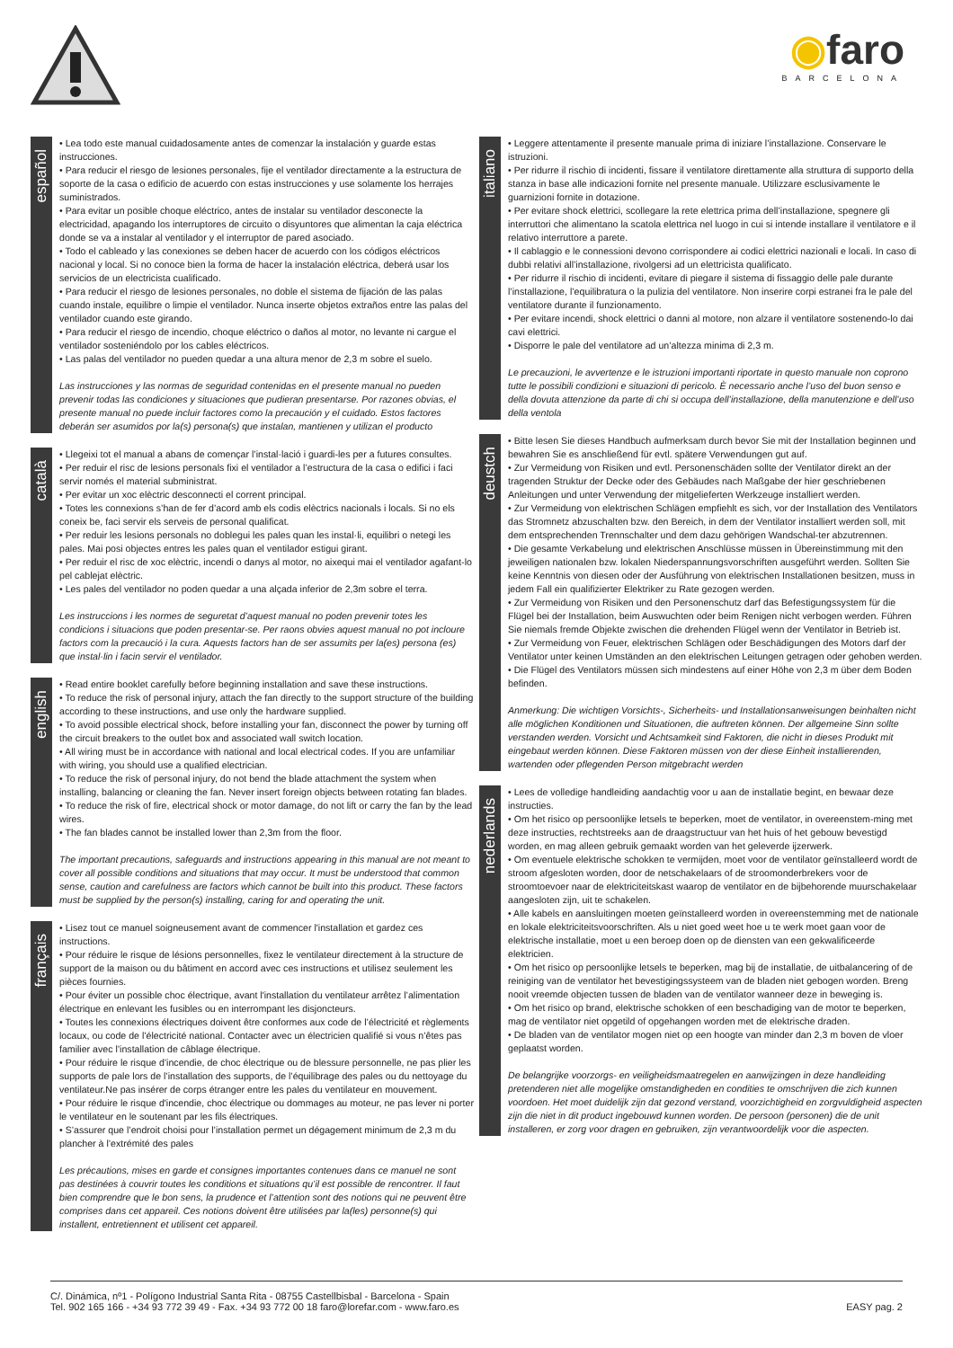◉faro
BARCELONA
español
• Lea todo este manual cuidadosamente antes de comenzar la instalación y guarde estas instrucciones.
• Para reducir el riesgo de lesiones personales, fije el ventilador directamente a la estructura de soporte de la casa o edificio de acuerdo con estas instrucciones y use solamente los herrajes suministrados.
• Para evitar un posible choque eléctrico, antes de instalar su ventilador desconecte la electricidad, apagando los interruptores de circuito o disyuntores que alimentan la caja eléctrica donde se va a instalar al ventilador y el interruptor de pared asociado.
• Todo el cableado y las conexiones se deben hacer de acuerdo con los códigos eléctricos nacional y local. Si no conoce bien la forma de hacer la instalación eléctrica, deberá usar los servicios de un electricista cualificado.
• Para reducir el riesgo de lesiones personales, no doble el sistema de fijación de las palas cuando instale, equilibre o limpie el ventilador. Nunca inserte objetos extraños entre las palas del ventilador cuando este girando.
• Para reducir el riesgo de incendio, choque eléctrico o daños al motor, no levante ni cargue el ventilador sosteniéndolo por los cables eléctricos.
• Las palas del ventilador no pueden quedar a una altura menor de 2,3 m sobre el suelo.
Las instrucciones y las normas de seguridad contenidas en el presente manual no pueden prevenir todas las condiciones y situaciones que pudieran presentarse. Por razones obvias, el presente manual no puede incluir factores como la precaución y el cuidado. Estos factores deberán ser asumidos por la(s) persona(s) que instalan, mantienen y utilizan el producto
català
• Llegeixi tot el manual a abans de començar l’instal·lació i guardi-les per a futures consultes.
• Per reduir el risc de lesions personals fixi el ventilador a l’estructura de la casa o edifici i faci servir només el material subministrat.
• Per evitar un xoc elèctric desconnecti el corrent principal.
• Totes les connexions s’han de fer d’acord amb els codis elèctrics nacionals i locals. Si no els coneix be, faci servir els serveis de personal qualificat.
• Per reduir les lesions personals no doblegui les pales quan les instal·li, equilibri o netegi les pales. Mai posi objectes entres les pales quan el ventilador estigui girant.
• Per reduir el risc de xoc elèctric, incendi o danys al motor, no aixequi mai el ventilador agafant-lo pel cablejat elèctric.
• Les pales del ventilador no poden quedar a una alçada inferior de 2,3m sobre el terra.
Les instruccions i les normes de seguretat d’aquest manual no poden prevenir totes les condicions i situacions que poden presentar-se. Per raons obvies aquest manual no pot incloure factors com la precaució i la cura. Aquests factors han de ser assumits per la(es) persona (es) que instal·lin i facin servir el ventilador.
english
• Read entire booklet carefully before beginning installation and save these instructions.
• To reduce the risk of personal injury, attach the fan directly to the support structure of the building according to these instructions, and use only the hardware supplied.
• To avoid possible electrical shock, before installing your fan, disconnect the power by turning off the circuit breakers to the outlet box and associated wall switch location.
• All wiring must be in accordance with national and local electrical codes. If you are unfamiliar with wiring, you should use a qualified electrician.
• To reduce the risk of personal injury, do not bend the blade attachment the system when installing, balancing or cleaning the fan. Never insert foreign objects between rotating fan blades.
• To reduce the risk of fire, electrical shock or motor damage, do not lift or carry the fan by the lead wires.
• The fan blades cannot be installed lower than 2,3m from the floor.
The important precautions, safeguards and instructions appearing in this manual are not meant to cover all possible conditions and situations that may occur. It must be understood that common sense, caution and carefulness are factors which cannot be built into this product. These factors must be supplied by the person(s) installing, caring for and operating the unit.
français
• Lisez tout ce manuel soigneusement avant de commencer l'installation et gardez ces instructions.
• Pour réduire le risque de lésions personnelles, fixez le ventilateur directement à la structure de support de la maison ou du bâtiment en accord avec ces instructions et utilisez seulement les pièces fournies.
• Pour éviter un possible choc électrique, avant l'installation du ventilateur arrêtez l’alimentation électrique en enlevant les fusibles ou en interrompant les disjoncteurs.
• Toutes les connexions électriques doivent être conformes aux code de l’électricité et règlements locaux, ou code de l’électricité national. Contacter avec un électricien qualifié si vous n’êtes pas familier avec l’installation de câblage électrique.
• Pour réduire le risque d’incendie, de choc électrique ou de blessure personnelle, ne pas plier les supports de pale lors de l’installation des supports, de l’équilibrage des pales ou du nettoyage du ventilateur.Ne pas insérer de corps étranger entre les pales du ventilateur en mouvement.
• Pour réduire le risque d'incendie, choc électrique ou dommages au moteur, ne pas lever ni porter le ventilateur en le soutenant par les fils électriques.
• S’assurer que l’endroit choisi pour l’installation permet un dégagement minimum de 2,3 m du plancher à l’extrémité des pales
Les précautions, mises en garde et consignes importantes contenues dans ce manuel ne sont pas destinées à couvrir toutes les conditions et situations qu’il est possible de rencontrer. Il faut bien comprendre que le bon sens, la prudence et l’attention sont des notions qui ne peuvent être comprises dans cet appareil. Ces notions doivent être utilisées par la(les) personne(s) qui installent, entretiennent et utilisent cet appareil.
italiano
• Leggere attentamente il presente manuale prima di iniziare l’installazione. Conservare le istruzioni.
• Per ridurre il rischio di incidenti, fissare il ventilatore direttamente alla struttura di supporto della stanza in base alle indicazioni fornite nel presente manuale. Utilizzare esclusivamente le guarnizioni fornite in dotazione.
• Per evitare shock elettrici, scollegare la rete elettrica prima dell’installazione, spegnere gli interruttori che alimentano la scatola elettrica nel luogo in cui si intende installare il ventilatore e il relativo interruttore a parete.
• Il cablaggio e le connessioni devono corrispondere ai codici elettrici nazionali e locali. In caso di dubbi relativi all’installazione, rivolgersi ad un elettricista qualificato.
• Per ridurre il rischio di incidenti, evitare di piegare il sistema di fissaggio delle pale durante l’installazione, l’equilibratura o la pulizia del ventilatore. Non inserire corpi estranei fra le pale del ventilatore durante il funzionamento.
• Per evitare incendi, shock elettrici o danni al motore, non alzare il ventilatore sostenendo-lo dai cavi elettrici.
• Disporre le pale del ventilatore ad un’altezza minima di 2,3 m.
Le precauzioni, le avvertenze e le istruzioni importanti riportate in questo manuale non coprono tutte le possibili condizioni e situazioni di pericolo. È necessario anche l’uso del buon senso e della dovuta attenzione da parte di chi si occupa dell’installazione, della manutenzione e dell’uso della ventola
deustch
• Bitte lesen Sie dieses Handbuch aufmerksam durch bevor Sie mit der Installation beginnen und bewahren Sie es anschließend für evtl. spätere Verwendungen gut auf.
• Zur Vermeidung von Risiken und evtl. Personenschäden sollte der Ventilator direkt an der tragenden Struktur der Decke oder des Gebäudes nach Maßgabe der hier geschriebenen Anleitungen und unter Verwendung der mitgelieferten Werkzeuge installiert werden.
• Zur Vermeidung von elektrischen Schlägen empfiehlt es sich, vor der Installation des Ventilators das Stromnetz abzuschalten bzw. den Bereich, in dem der Ventilator installiert werden soll, mit dem entsprechenden Trennschalter und dem dazu gehörigen Wandschal-ter abzutrennen.
• Die gesamte Verkabelung und elektrischen Anschlüsse müssen in Übereinstimmung mit den jeweiligen nationalen bzw. lokalen Niederspannungsvorschriften ausgeführt werden. Sollten Sie keine Kenntnis von diesen oder der Ausführung von elektrischen Installationen besitzen, muss in jedem Fall ein qualifizierter Elektriker zu Rate gezogen werden.
• Zur Vermeidung von Risiken und den Personenschutz darf das Befestigungssystem für die Flügel bei der Installation, beim Auswuchten oder beim Renigen nicht verbogen werden. Führen Sie niemals fremde Objekte zwischen die drehenden Flügel wenn der Ventilator in Betrieb ist.
• Zur Vermeidung von Feuer, elektrischen Schlägen oder Beschädigungen des Motors darf der Ventilator unter keinen Umständen an den elektrischen Leitungen getragen oder gehoben werden.
• Die Flügel des Ventilators müssen sich mindestens auf einer Höhe von 2,3 m über dem Boden befinden.
Anmerkung: Die wichtigen Vorsichts-, Sicherheits- und Installationsanweisungen beinhalten nicht alle möglichen Konditionen und Situationen, die auftreten können. Der allgemeine Sinn sollte verstanden werden. Vorsicht und Achtsamkeit sind Faktoren, die nicht in dieses Produkt mit eingebaut werden können. Diese Faktoren müssen von der diese Einheit installierenden, wartenden oder pflegenden Person mitgebracht werden
nederlands
• Lees de volledige handleiding aandachtig voor u aan de installatie begint, en bewaar deze instructies.
• Om het risico op persoonlijke letsels te beperken, moet de ventilator, in overeenstem-ming met deze instructies, rechtstreeks aan de draagstructuur van het huis of het gebouw bevestigd worden, en mag alleen gebruik gemaakt worden van het geleverde ijzerwerk.
• Om eventuele elektrische schokken te vermijden, moet voor de ventilator geïnstalleerd wordt de stroom afgesloten worden, door de netschakelaars of de stroomonderbrekers voor de stroomtoevoer naar de elektriciteitskast waarop de ventilator en de bijbehorende muurschakelaar aangesloten zijn, uit te schakelen.
• Alle kabels en aansluitingen moeten geïnstalleerd worden in overeenstemming met de nationale en lokale elektriciteitsvoorschriften. Als u niet goed weet hoe u te werk moet gaan voor de elektrische installatie, moet u een beroep doen op de diensten van een gekwalificeerde elektricien.
• Om het risico op persoonlijke letsels te beperken, mag bij de installatie, de uitbalancering of de reiniging van de ventilator het bevestigingssysteem van de bladen niet gebogen worden. Breng nooit vreemde objecten tussen de bladen van de ventilator wanneer deze in beweging is.
• Om het risico op brand, elektrische schokken of een beschadiging van de motor te beperken, mag de ventilator niet opgetild of opgehangen worden met de elektrische draden.
• De bladen van de ventilator mogen niet op een hoogte van minder dan 2,3 m boven de vloer geplaatst worden.
De belangrijke voorzorgs- en veiligheidsmaatregelen en aanwijzingen in deze handleiding pretenderen niet alle mogelijke omstandigheden en condities te omschrijven die zich kunnen voordoen. Het moet duidelijk zijn dat gezond verstand, voorzichtigheid en zorgvuldigheid aspecten zijn die niet in dit product ingebouwd kunnen worden. De persoon (personen) die de unit installeren, er zorg voor dragen en gebruiken, zijn verantwoordelijk voor die aspecten.
C/. Dinámica, nº1 - Polígono Industrial Santa Rita - 08755 Castellbisbal - Barcelona - Spain
Tel. 902 165 166 - +34 93 772 39 49 - Fax. +34 93 772 00 18 faro@lorefar.com - www.faro.es
EASY pag. 2